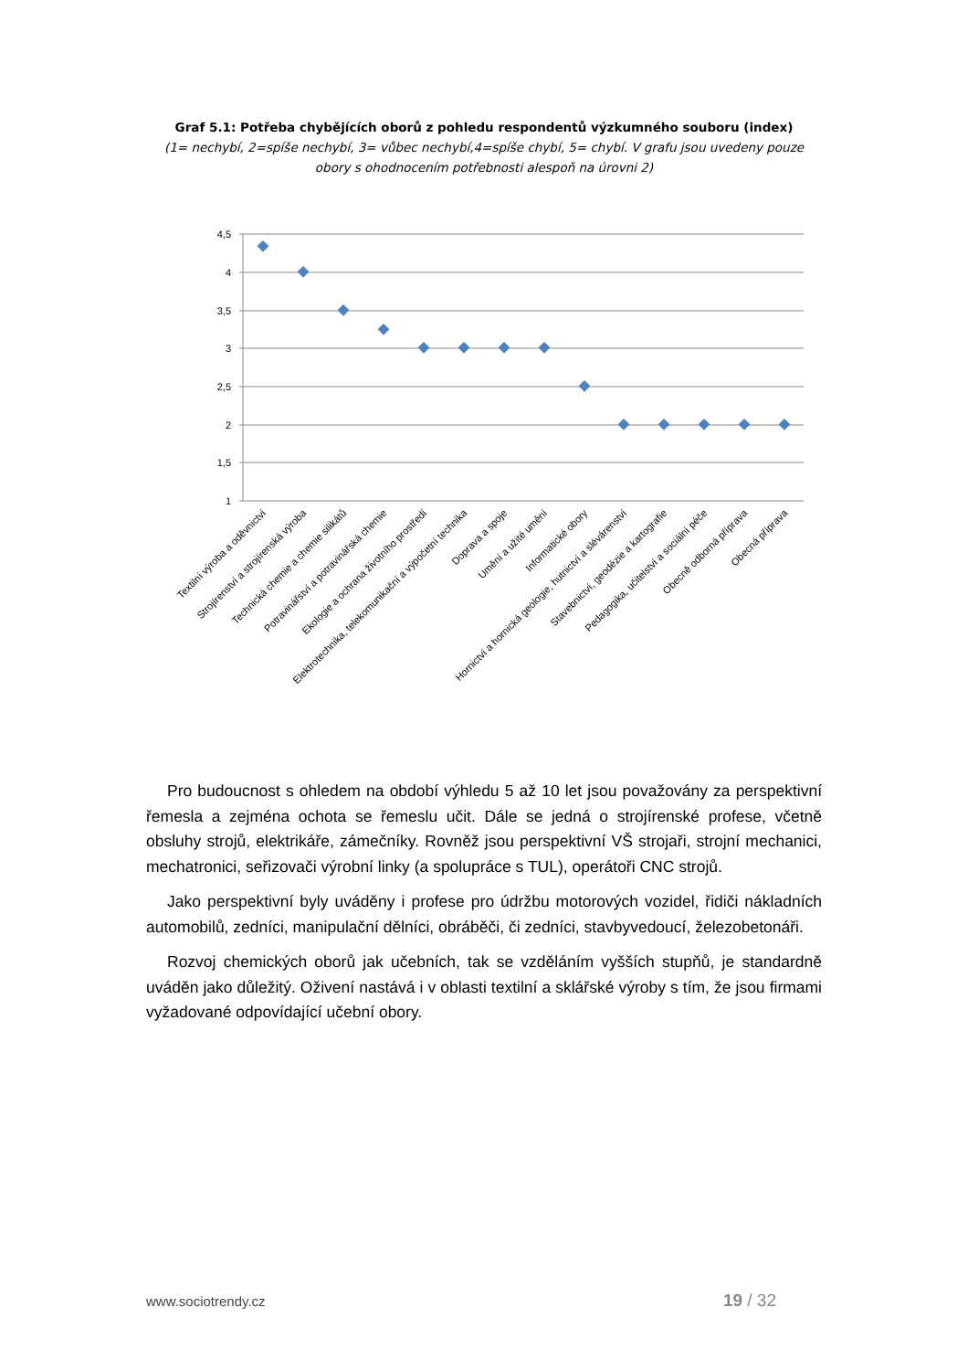Graf 5.1: Potřeba chybějících oborů z pohledu respondentů výzkumného souboru (index)
(1= nechybí, 2=spíše nechybí, 3= vůbec nechybí,4=spíše chybí, 5= chybí. V grafu jsou uvedeny pouze obory s ohodnocením potřebnosti alespoň na úrovni 2)
4,5
4
3,5
3
2,5
2
1,5
1
Textilní výroba a oděvnictví
Strojírenství a strojírenská výroba
Technická chemie a chemie silikátů
Potravinářství a potravinářská chemie
Ekologie a ochrana životního prostředí
Elektrotechnika, telekomunikační a výpočetní technika
Doprava a spoje
Umění a užité umění
Informatické obory
Hornictví a hornická geologie, hutnictví a slévárenství
Stavebnictví, geodézie a kartografie
Pedagogika, učitelství a sociální péče
Obecně odborná příprava
Obecná příprava
Pro budoucnost s ohledem na období výhledu 5 až 10 let jsou považovány za perspektivní řemesla a zejména ochota se řemeslu učit. Dále se jedná o strojírenské profese, včetně obsluhy strojů, elektrikáře, zámečníky. Rovněž jsou perspektivní VŠ strojaři, strojní mechanici, mechatronici, seřizovači výrobní linky (a spolupráce s TUL), operátoři CNC strojů.
Jako perspektivní byly uváděny i profese pro údržbu motorových vozidel, řidiči nákladních automobilů, zedníci, manipulační dělníci, obráběči, či zedníci, stavbyvedoucí, železobetonáři.
Rozvoj chemických oborů jak učebních, tak se vzděláním vyšších stupňů, je standardně uváděn jako důležitý. Oživení nastává i v oblasti textilní a sklářské výroby s tím, že jsou firmami vyžadované odpovídající učební obory.
www.sociotrendy.cz 19 / 32